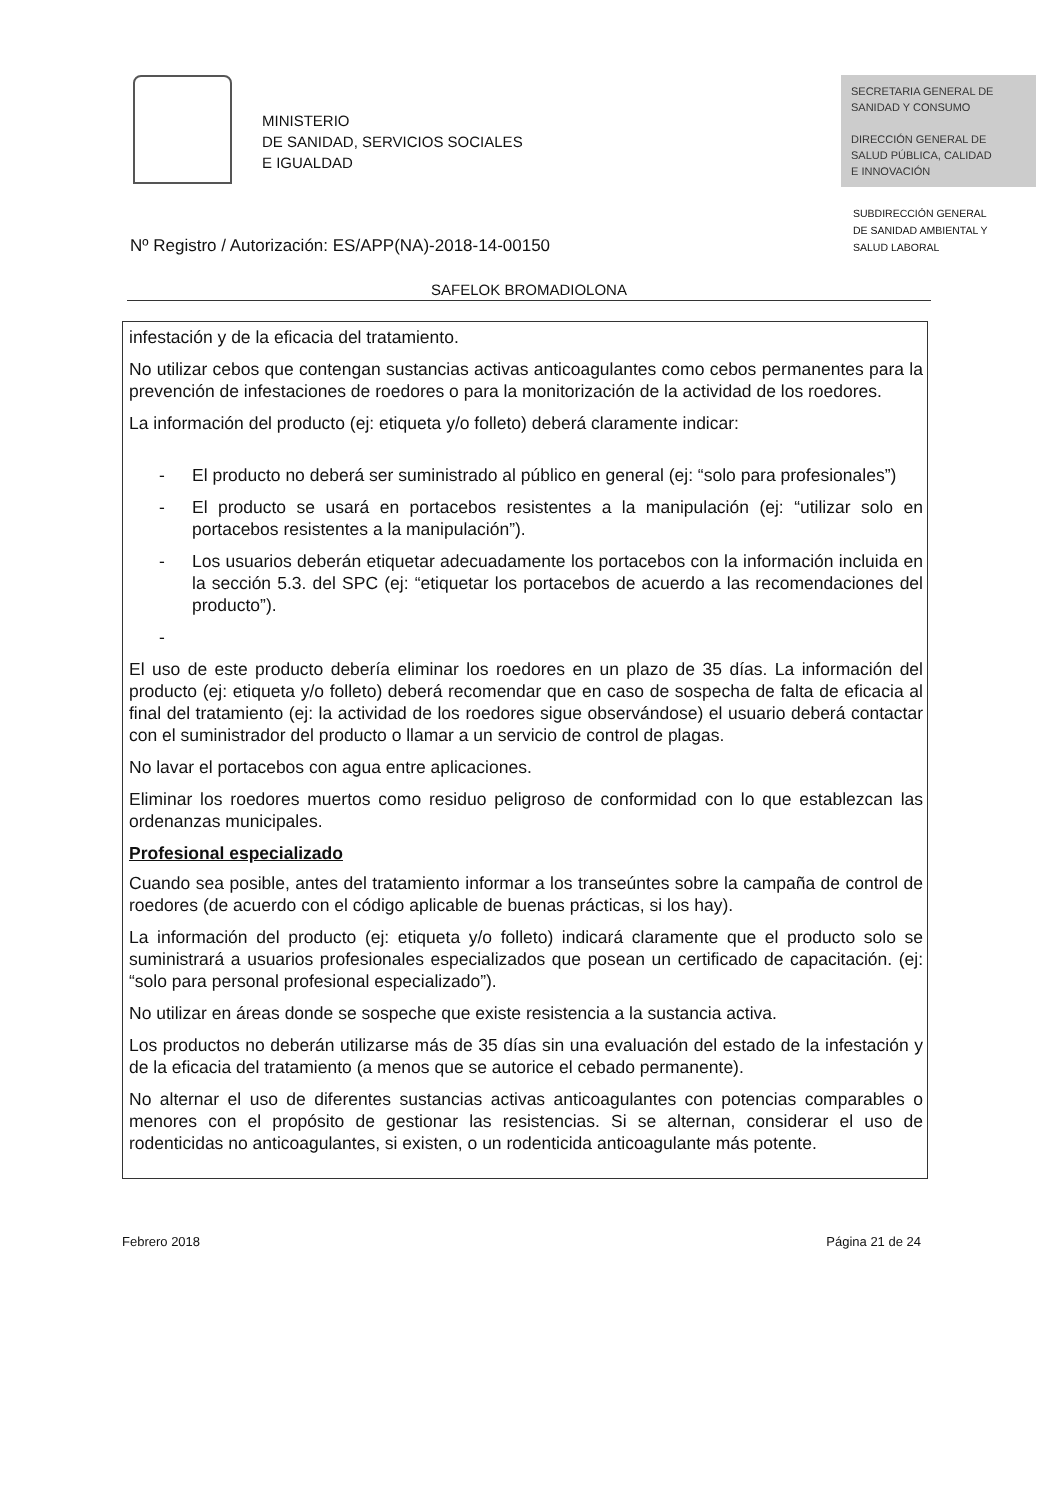MINISTERIO
DE SANIDAD, SERVICIOS SOCIALES
E IGUALDAD
SECRETARIA GENERAL DE
SANIDAD Y CONSUMO
DIRECCIÓN GENERAL DE
SALUD PÚBLICA, CALIDAD
E INNOVACIÓN
SUBDIRECCIÓN GENERAL
DE SANIDAD AMBIENTAL Y
SALUD LABORAL
Nº Registro / Autorización: ES/APP(NA)-2018-14-00150
SAFELOK BROMADIOLONA
infestación y de la eficacia del tratamiento.
No utilizar cebos que contengan sustancias activas anticoagulantes como cebos permanentes para la prevención de infestaciones de roedores o para la monitorización de la actividad de los roedores.
La información del producto (ej: etiqueta y/o folleto) deberá claramente indicar:
- El producto no deberá ser suministrado al público en general (ej: “solo para profesionales”)
- El producto se usará en portacebos resistentes a la manipulación (ej: “utilizar solo en portacebos resistentes a la manipulación”).
- Los usuarios deberán etiquetar adecuadamente los portacebos con la información incluida en la sección 5.3. del SPC (ej: “etiquetar los portacebos de acuerdo a las recomendaciones del producto”).
-
El uso de este producto debería eliminar los roedores en un plazo de 35 días. La información del producto (ej: etiqueta y/o folleto) deberá recomendar que en caso de sospecha de falta de eficacia al final del tratamiento (ej: la actividad de los roedores sigue observándose) el usuario deberá contactar con el suministrador del producto o llamar a un servicio de control de plagas.
No lavar el portacebos con agua entre aplicaciones.
Eliminar los roedores muertos como residuo peligroso de conformidad con lo que establezcan las ordenanzas municipales.
Profesional especializado
Cuando sea posible, antes del tratamiento informar a los transeúntes sobre la campaña de control de roedores (de acuerdo con el código aplicable de buenas prácticas, si los hay).
La información del producto (ej: etiqueta y/o folleto) indicará claramente que el producto solo se suministrará a usuarios profesionales especializados que posean un certificado de capacitación. (ej: “solo para personal profesional especializado”).
No utilizar en áreas donde se sospeche que existe resistencia a la sustancia activa.
Los productos no deberán utilizarse más de 35 días sin una evaluación del estado de la infestación y de la eficacia del tratamiento (a menos que se autorice el cebado permanente).
No alternar el uso de diferentes sustancias activas anticoagulantes con potencias comparables o menores con el propósito de gestionar las resistencias. Si se alternan, considerar el uso de rodenticidas no anticoagulantes, si existen, o un rodenticida anticoagulante más potente.
Febrero 2018 Página 21 de 24